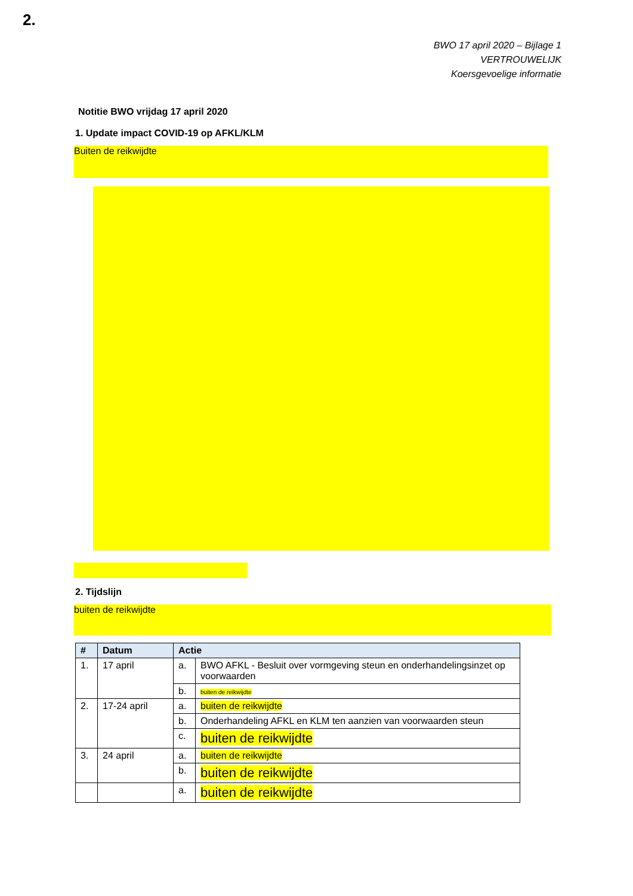2.
BWO 17 april 2020 – Bijlage 1
VERTROUWELIJK
Koersgevoelige informatie
Notitie BWO vrijdag 17 april 2020
1. Update impact COVID-19 op AFKL/KLM
Buiten de reikwijdte
2. Tijdslijn
buiten de reikwijdte
| # | Datum | Actie | |
| --- | --- | --- | --- |
| 1. | 17 april | a. | BWO AFKL - Besluit over vormgeving steun en onderhandelingsinzet op voorwaarden |
| | | b. | buiten de reikwijdte |
| 2. | 17-24 april | a. | buiten de reikwijdte |
| | | b. | Onderhandeling AFKL en KLM ten aanzien van voorwaarden steun |
| | | c. | buiten de reikwijdte |
| 3. | 24 april | a. | buiten de reikwijdte |
| | | b. | buiten de reikwijdte |
| | | a. | buiten de reikwijdte |